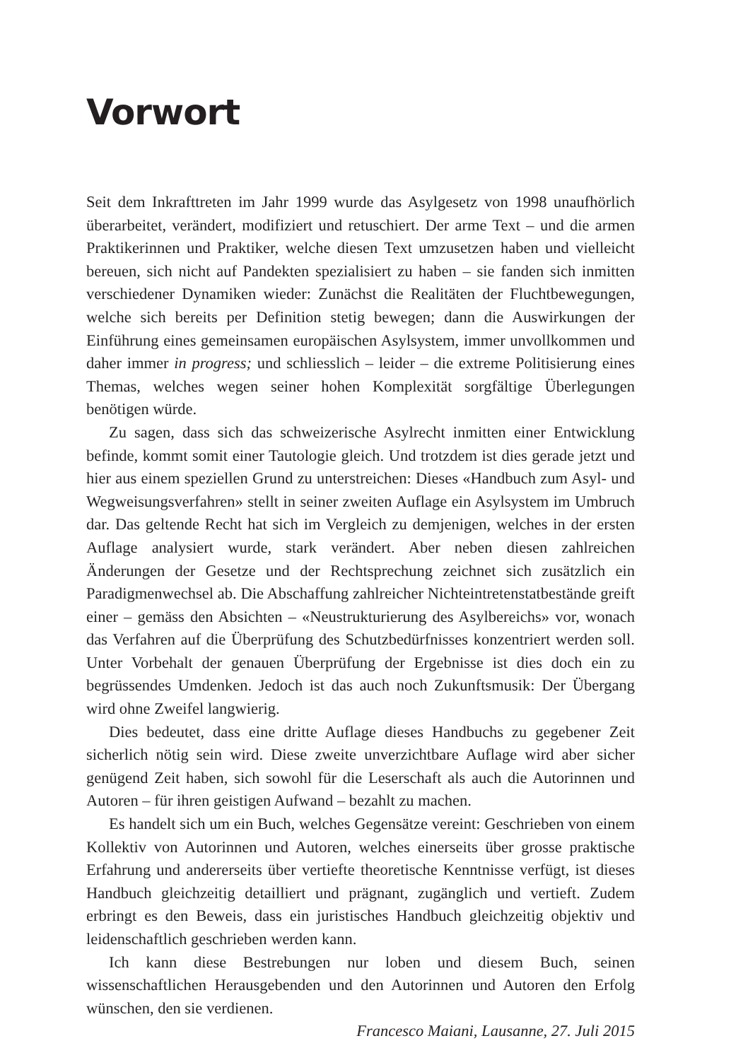Vorwort
Seit dem Inkrafttreten im Jahr 1999 wurde das Asylgesetz von 1998 unaufhörlich überarbeitet, verändert, modifiziert und retuschiert. Der arme Text – und die armen Praktikerinnen und Praktiker, welche diesen Text umzusetzen haben und vielleicht bereuen, sich nicht auf Pandekten spezialisiert zu haben – sie fanden sich inmitten verschiedener Dynamiken wieder: Zunächst die Realitäten der Fluchtbewegungen, welche sich bereits per Definition stetig bewegen; dann die Auswirkungen der Einführung eines gemeinsamen europäischen Asylsystem, immer unvollkommen und daher immer in progress; und schliesslich – leider – die extreme Politisierung eines Themas, welches wegen seiner hohen Komplexität sorgfältige Überlegungen benötigen würde.
Zu sagen, dass sich das schweizerische Asylrecht inmitten einer Entwicklung befinde, kommt somit einer Tautologie gleich. Und trotzdem ist dies gerade jetzt und hier aus einem speziellen Grund zu unterstreichen: Dieses «Handbuch zum Asyl- und Wegweisungsverfahren» stellt in seiner zweiten Auflage ein Asylsystem im Umbruch dar. Das geltende Recht hat sich im Vergleich zu demjenigen, welches in der ersten Auflage analysiert wurde, stark verändert. Aber neben diesen zahlreichen Änderungen der Gesetze und der Rechtsprechung zeichnet sich zusätzlich ein Paradigmenwechsel ab. Die Abschaffung zahlreicher Nichteintretenstatbestände greift einer – gemäss den Absichten – «Neustrukturierung des Asylbereichs» vor, wonach das Verfahren auf die Überprüfung des Schutzbedürfnisses konzentriert werden soll. Unter Vorbehalt der genauen Überprüfung der Ergebnisse ist dies doch ein zu begrüssendes Umdenken. Jedoch ist das auch noch Zukunftsmusik: Der Übergang wird ohne Zweifel langwierig.
Dies bedeutet, dass eine dritte Auflage dieses Handbuchs zu gegebener Zeit sicherlich nötig sein wird. Diese zweite unverzichtbare Auflage wird aber sicher genügend Zeit haben, sich sowohl für die Leserschaft als auch die Autorinnen und Autoren – für ihren geistigen Aufwand – bezahlt zu machen.
Es handelt sich um ein Buch, welches Gegensätze vereint: Geschrieben von einem Kollektiv von Autorinnen und Autoren, welches einerseits über grosse praktische Erfahrung und andererseits über vertiefte theoretische Kenntnisse verfügt, ist dieses Handbuch gleichzeitig detailliert und prägnant, zugänglich und vertieft. Zudem erbringt es den Beweis, dass ein juristisches Handbuch gleichzeitig objektiv und leidenschaftlich geschrieben werden kann.
Ich kann diese Bestrebungen nur loben und diesem Buch, seinen wissenschaftlichen Herausgebenden und den Autorinnen und Autoren den Erfolg wünschen, den sie verdienen.
Francesco Maiani, Lausanne, 27. Juli 2015